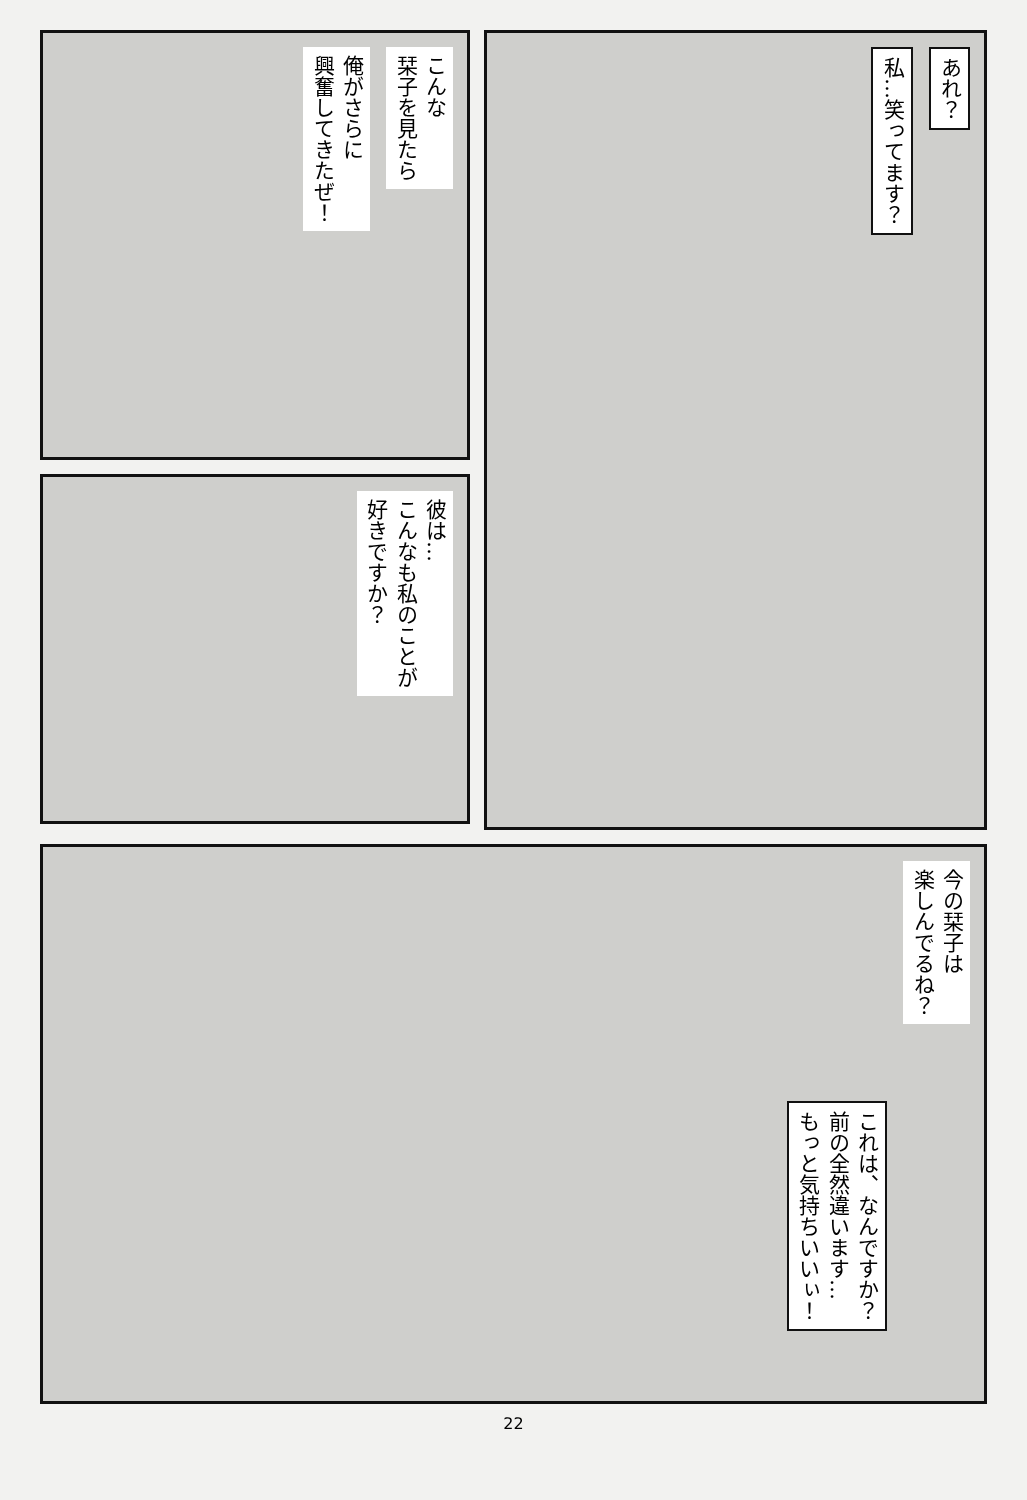こんな
栞子を見たら
俺がさらに
興奮してきたぜ！
彼は…
こんなも私のことが
好きですか？
あれ？
私…笑ってます？
今の栞子は
楽しんでるね？
これは、なんですか？
前の全然違います…
もっと気持ちいいぃ！
22